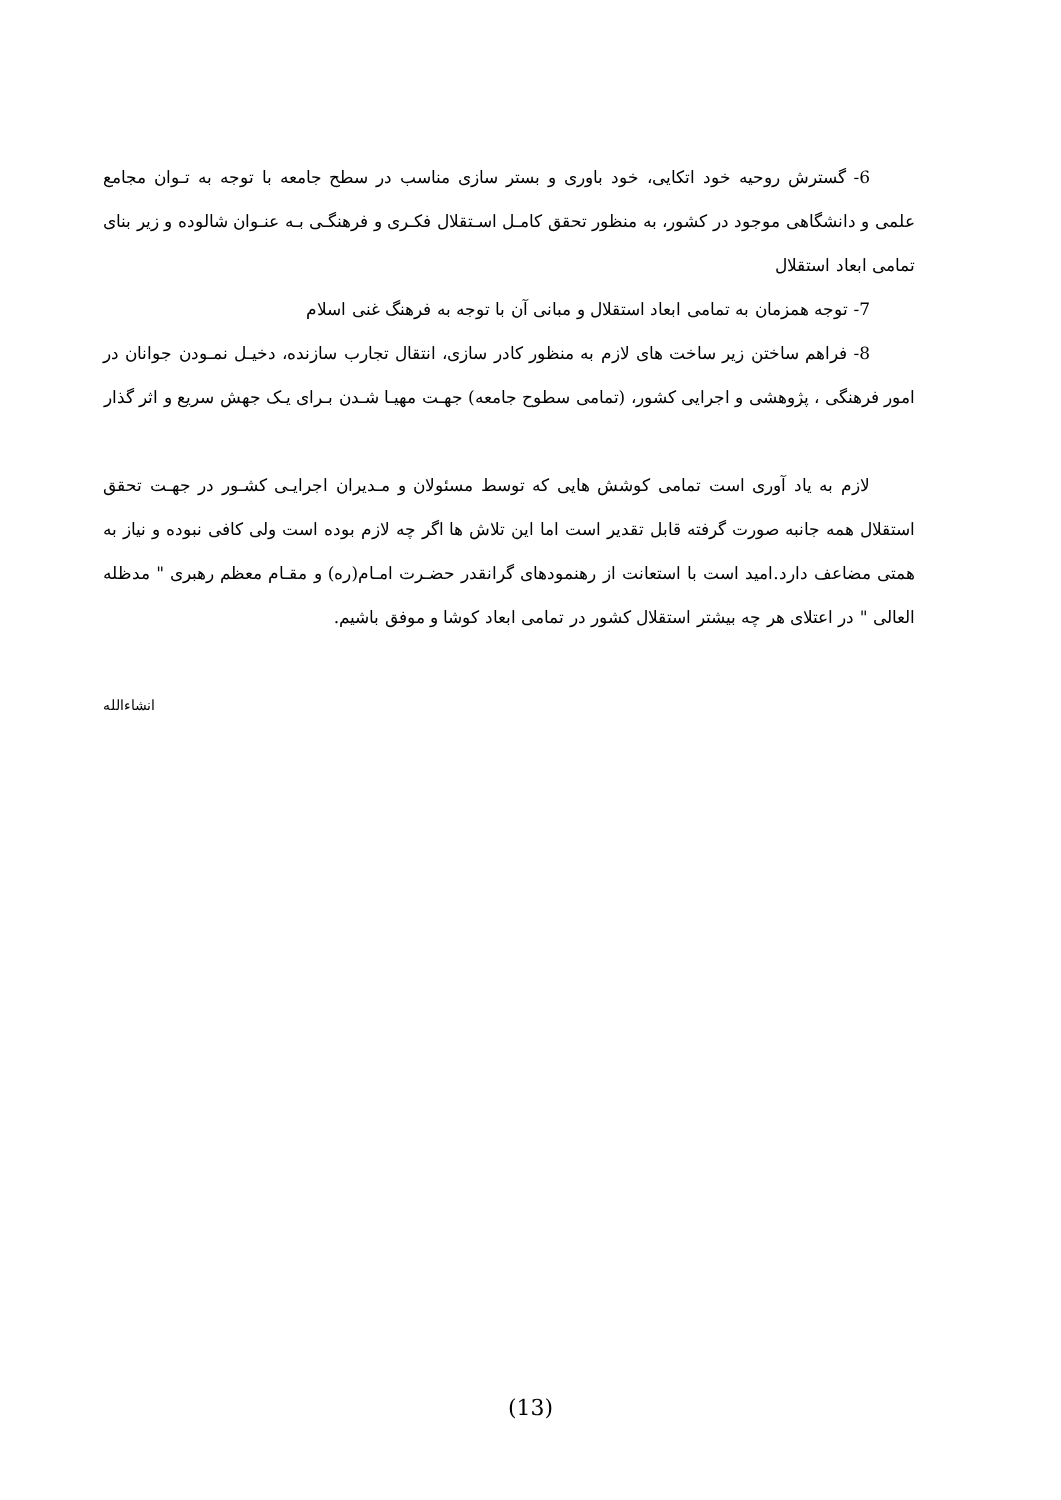6- گسترش روحیه خود اتکایی، خود باوری و بستر سازی مناسب در سطح جامعه با توجه به تـوان مجامع علمی و دانشگاهی موجود در کشور، به منظور تحقق کامـل اسـتقلال فکـری و فرهنگـی بـه عنـوان شالوده و زیر بنای تمامی ابعاد استقلال
7- توجه همزمان به تمامی ابعاد استقلال و مبانی آن با توجه به فرهنگ غنی اسلام
8- فراهم ساختن زیر ساخت های لازم به منظور کادر سازی، انتقال تجارب سازنده، دخیـل نمـودن جوانان در امور فرهنگی ، پژوهشی و اجرایی کشور، (تمامی سطوح جامعه) جهـت مهیـا شـدن بـرای یـک جهش سریع و اثر گذار
لازم به یاد آوری است تمامی کوشش هایی که توسط مسئولان و مـدیران اجرایـی کشـور در جهـت تحقق استقلال همه جانبه صورت گرفته قابل تقدیر است اما این تلاش ها اگر چه لازم بوده است ولی کافی نبوده و نیاز به همتی مضاعف دارد.امید است با استعانت از رهنمودهای گرانقدر حضـرت امـام(ره) و مقـام معظم رهبری " مدظله العالی " در اعتلای هر چه بیشتر استقلال کشور در تمامی ابعاد کوشا و موفق باشیم.
انشاءالله
(13)